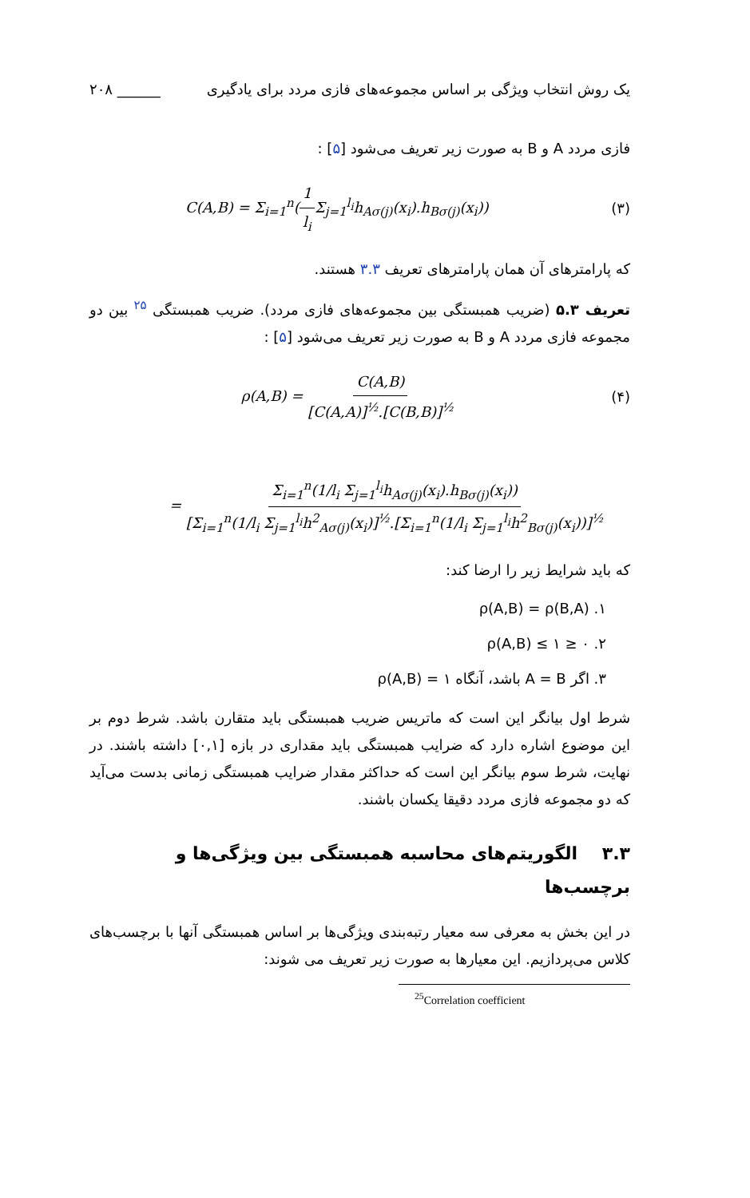یک روش انتخاب ویژگی بر اساس مجموعه‌های فازی مردد برای یادگیری ______ ۲۰۸
فازی مردد A و B به صورت زیر تعریف می‌شود [۵] :
C(A,B) = Σ<sub>i=1</sub><sup>n</sup>(1 l<sub>i</sub> Σ<sub>j=1</sub><sup>l<sub>i</sub></sup>h<sub>Aσ(j)</sub>(x<sub>i</sub>).h<sub>Bσ(j)</sub>(x<sub>i</sub>)) (۳)
که پارامترهای آن همان پارامترهای تعریف ۳.۳ هستند.
تعریف ۵.۳ (ضریب همبستگی بین مجموعه‌های فازی مردد). ضریب همبستگی <sup>۲۵</sup> بین دو مجموعه فازی مردد A و B به صورت زیر تعریف می‌شود [۵] :
ρ(A,B) = C(A,B) [C(A,A)]<sup>½</sup>.[C(B,B)]<sup>½</sup> (۴)
= Σ<sub>i=1</sub><sup>n</sup>(1/l<sub>i</sub> Σ<sub>j=1</sub><sup>l<sub>i</sub></sup>h<sub>Aσ(j)</sub>(x<sub>i</sub>).h<sub>Bσ(j)</sub>(x<sub>i</sub>)) [Σ<sub>i=1</sub><sup>n</sup>(1/l<sub>i</sub> Σ<sub>j=1</sub><sup>l<sub>i</sub></sup>h<sup>2</sup><sub>Aσ(j)</sub>(x<sub>i</sub>)]<sup>½</sup>.[Σ<sub>i=1</sub><sup>n</sup>(1/l<sub>i</sub> Σ<sub>j=1</sub><sup>l<sub>i</sub></sup>h<sup>2</sup><sub>Bσ(j)</sub>(x<sub>i</sub>))]<sup>½</sup>
که باید شرایط زیر را ارضا کند:
۱. ρ(A,B) = ρ(B,A)
۲. ۰ ≤ ρ(A,B) ≤ ۱
۳. اگر A = B باشد، آنگاه ۱ = ρ(A,B)
شرط اول بیانگر این است که ماتریس ضریب همبستگی باید متقارن باشد. شرط دوم بر این موضوع اشاره دارد که ضرایب همبستگی باید مقداری در بازه [۰,۱] داشته باشند. در نهایت، شرط سوم بیانگر این است که حداکثر مقدار ضرایب همبستگی زمانی بدست می‌آید که دو مجموعه فازی مردد دقیقا یکسان باشند.
۳.۳ الگوریتم‌های محاسبه همبستگی بین ویژگی‌ها و برچسب‌ها
در این بخش به معرفی سه معیار رتبه‌بندی ویژگی‌ها بر اساس همبستگی آنها با برچسب‌های کلاس می‌پردازیم. این معیارها به صورت زیر تعریف می شوند:
<sup>25</sup> Correlation coefficient